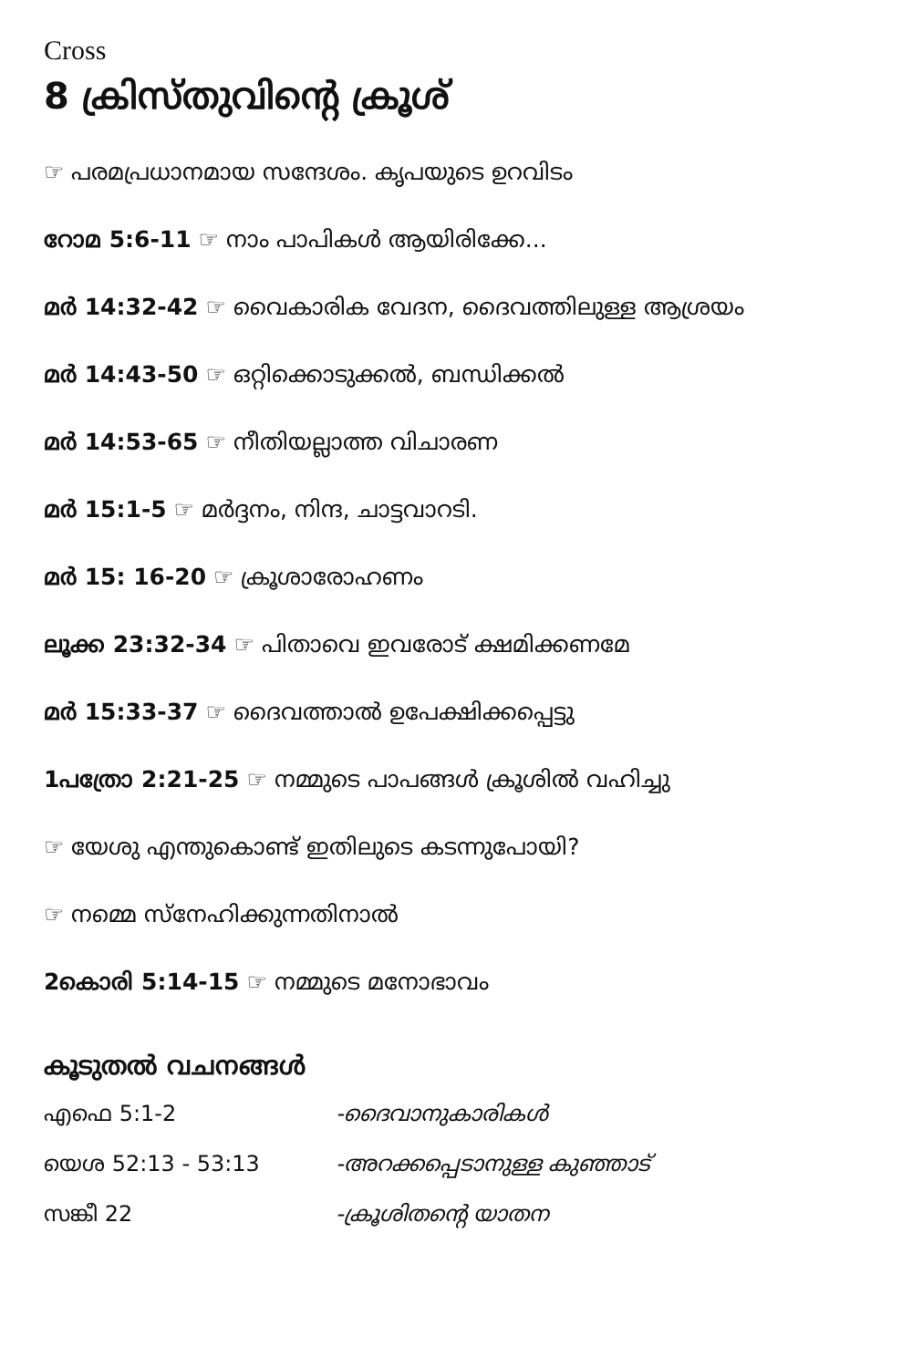Cross
8 ക്രിസ്തുവിന്റെ ക്രൂശ്
☞ പരമപ്രധാനമായ സന്ദേശം. കൃപയുടെ ഉറവിടം
റോമ 5:6-11 ☞ നാം പാപികൾ ആയിരിക്കേ...
മർ 14:32-42 ☞ വൈകാരിക വേദന, ദൈവത്തിലുള്ള ആശ്രയം
മർ 14:43-50 ☞ ഒറ്റിക്കൊടുക്കൽ, ബന്ധിക്കൽ
മർ 14:53-65 ☞ നീതിയല്ലാത്ത വിചാരണ
മർ 15:1-5 ☞ മർദ്ദനം, നിന്ദ, ചാട്ടവാറടി.
മർ 15: 16-20 ☞ ക്രൂശാരോഹണം
ലൂക്ക 23:32-34 ☞ പിതാവെ ഇവരോട് ക്ഷമിക്കണമേ
മർ 15:33-37 ☞ ദൈവത്താൽ ഉപേക്ഷിക്കപ്പെട്ടു
1പത്രോ 2:21-25 ☞ നമ്മുടെ പാപങ്ങൾ ക്രൂശിൽ വഹിച്ചു
☞ യേശു എന്തുകൊണ്ട് ഇതിലുടെ കടന്നുപോയി?
☞ നമ്മെ സ്നേഹിക്കുന്നതിനാൽ
2കൊരി 5:14-15 ☞ നമ്മുടെ മനോഭാവം
കൂടുതൽ വചനങ്ങൾ
എഫെ 5:1-2 -ദൈവാനുകാരികൾ
യെശ 52:13 - 53:13 -അറക്കപ്പെടാനുള്ള കുഞ്ഞാട്
സങ്കീ 22 -ക്രൂശിതന്റെ യാതന